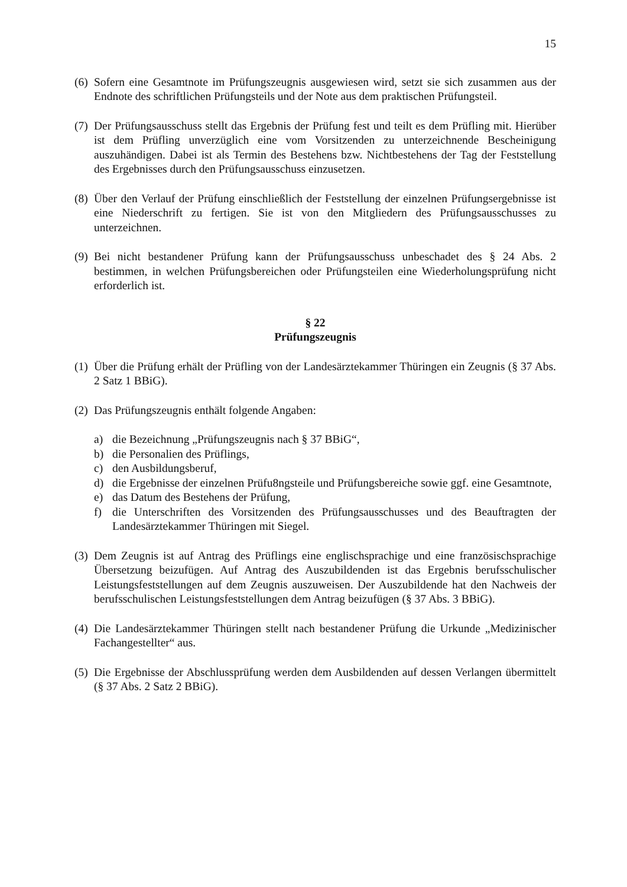15
(6) Sofern eine Gesamtnote im Prüfungszeugnis ausgewiesen wird, setzt sie sich zusammen aus der Endnote des schriftlichen Prüfungsteils und der Note aus dem praktischen Prüfungsteil.
(7) Der Prüfungsausschuss stellt das Ergebnis der Prüfung fest und teilt es dem Prüfling mit. Hierüber ist dem Prüfling unverzüglich eine vom Vorsitzenden zu unterzeichnende Bescheinigung auszuhändigen. Dabei ist als Termin des Bestehens bzw. Nichtbestehens der Tag der Feststellung des Ergebnisses durch den Prüfungsausschuss einzusetzen.
(8) Über den Verlauf der Prüfung einschließlich der Feststellung der einzelnen Prüfungsergebnisse ist eine Niederschrift zu fertigen. Sie ist von den Mitgliedern des Prüfungsausschusses zu unterzeichnen.
(9) Bei nicht bestandener Prüfung kann der Prüfungsausschuss unbeschadet des § 24 Abs. 2 bestimmen, in welchen Prüfungsbereichen oder Prüfungsteilen eine Wiederholungsprüfung nicht erforderlich ist.
§ 22
Prüfungszeugnis
(1) Über die Prüfung erhält der Prüfling von der Landesärztekammer Thüringen ein Zeugnis (§ 37 Abs. 2 Satz 1 BBiG).
(2) Das Prüfungszeugnis enthält folgende Angaben:
a) die Bezeichnung „Prüfungszeugnis nach § 37 BBiG“,
b) die Personalien des Prüflings,
c) den Ausbildungsberuf,
d) die Ergebnisse der einzelnen Prüfu8ngsteile und Prüfungsbereiche sowie ggf. eine Gesamtnote,
e) das Datum des Bestehens der Prüfung,
f) die Unterschriften des Vorsitzenden des Prüfungsausschusses und des Beauftragten der Landesärztekammer Thüringen mit Siegel.
(3) Dem Zeugnis ist auf Antrag des Prüflings eine englischsprachige und eine französischsprachige Übersetzung beizufügen. Auf Antrag des Auszubildenden ist das Ergebnis berufsschulischer Leistungsfeststellungen auf dem Zeugnis auszuweisen. Der Auszubildende hat den Nachweis der berufsschulischen Leistungsfeststellungen dem Antrag beizufügen (§ 37 Abs. 3 BBiG).
(4) Die Landesärztekammer Thüringen stellt nach bestandener Prüfung die Urkunde „Medizinischer Fachangestellter“ aus.
(5) Die Ergebnisse der Abschlussprüfung werden dem Ausbildenden auf dessen Verlangen übermittelt (§ 37 Abs. 2 Satz 2 BBiG).